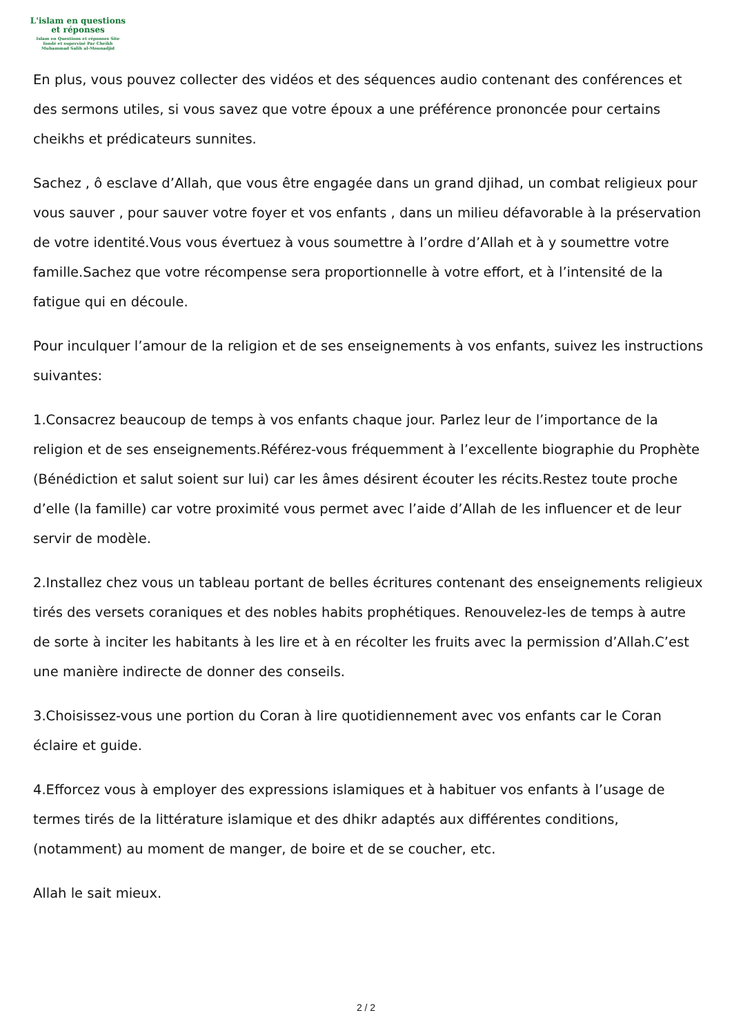L'islam en questions
et réponses
Islam en Questions et réponses Site
fondé et supervisé Par Cheikh
Muhammad Salih al-Mounadjid
En plus, vous pouvez collecter des vidéos et des séquences audio contenant des conférences et des sermons utiles, si vous savez que votre époux a une préférence prononcée pour certains cheikhs et prédicateurs sunnites.
Sachez , ô esclave d’Allah, que vous être engagée dans un grand djihad, un combat religieux pour vous sauver , pour sauver votre foyer et vos enfants , dans un milieu défavorable à la préservation de votre identité.Vous vous évertuez à vous soumettre à l’ordre d’Allah et à y soumettre votre famille.Sachez que votre récompense sera proportionnelle à votre effort, et à l’intensité de la fatigue qui en découle.
Pour inculquer l’amour de la religion et de ses enseignements à vos enfants, suivez les instructions suivantes:
1.Consacrez beaucoup de temps à vos enfants chaque jour. Parlez leur de l’importance de la religion et de ses enseignements.Référez-vous fréquemment à l’excellente biographie du Prophète (Bénédiction et salut soient sur lui) car les âmes désirent écouter les récits.Restez toute proche d’elle (la famille) car votre proximité vous permet avec l’aide d’Allah de les influencer et de leur servir de modèle.
2.Installez chez vous un tableau portant de belles écritures contenant des enseignements religieux tirés des versets coraniques et des nobles habits prophétiques. Renouvelez-les de temps à autre de sorte à inciter les habitants à les lire et à en récolter les fruits avec la permission d’Allah.C’est une manière indirecte de donner des conseils.
3.Choisissez-vous une portion du Coran à lire quotidiennement avec vos enfants car le Coran éclaire et guide.
4.Efforcez vous à employer des expressions islamiques et à habituer vos enfants à l’usage de termes tirés de la littérature islamique et des dhikr adaptés aux différentes conditions, (notamment) au moment de manger, de boire et de se coucher, etc.
Allah le sait mieux.
2 / 2